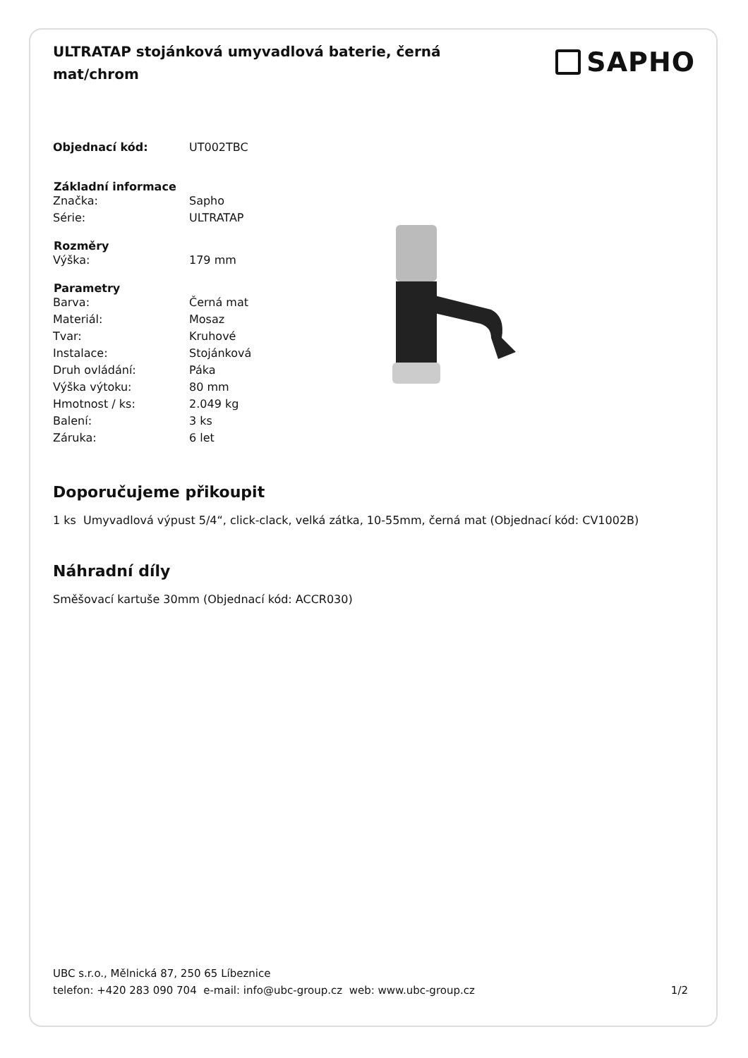ULTRATAP stojánková umyvadlová baterie, černá mat/chrom
SAPHO
| Objednací kód: | UT002TBC |
| Základní informace | |
| Značka: | Sapho |
| Série: | ULTRATAP |
| Rozměry | |
| Výška: | 179 mm |
| Parametry | |
| Barva: | Černá mat |
| Materiál: | Mosaz |
| Tvar: | Kruhové |
| Instalace: | Stojánková |
| Druh ovládání: | Páka |
| Výška výtoku: | 80 mm |
| Hmotnost / ks: | 2.049 kg |
| Balení: | 3 ks |
| Záruka: | 6 let |
Doporučujeme přikoupit
1 ks Umyvadlová výpust 5/4“, click-clack, velká zátka, 10-55mm, černá mat (Objednací kód: CV1002B)
Náhradní díly
Směšovací kartuše 30mm (Objednací kód: ACCR030)
UBC s.r.o., Mělnická 87, 250 65 Líbeznice
telefon: +420 283 090 704 e-mail: info@ubc-group.cz web: www.ubc-group.cz 1/2